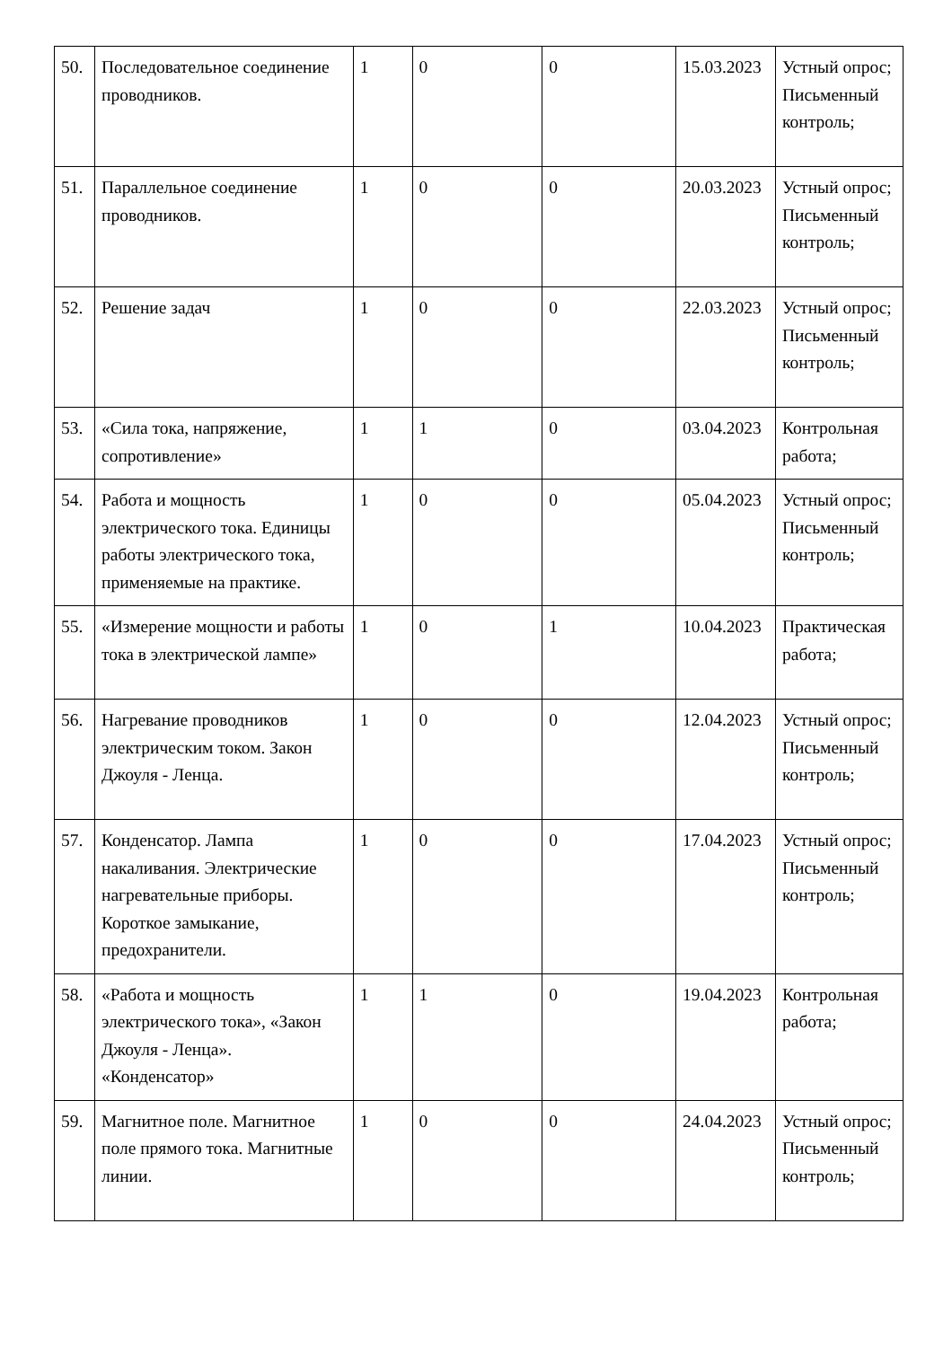| 50. | Последовательное соединение проводников. | 1 | 0 | 0 | 15.03.2023 | Устный опрос; Письменный контроль; |
| 51. | Параллельное соединение проводников. | 1 | 0 | 0 | 20.03.2023 | Устный опрос; Письменный контроль; |
| 52. | Решение задач | 1 | 0 | 0 | 22.03.2023 | Устный опрос; Письменный контроль; |
| 53. | «Сила тока, напряжение, сопротивление» | 1 | 1 | 0 | 03.04.2023 | Контрольная работа; |
| 54. | Работа и мощность электрического тока. Единицы работы электрического тока, применяемые на практике. | 1 | 0 | 0 | 05.04.2023 | Устный опрос; Письменный контроль; |
| 55. | «Измерение мощности и работы тока в электрической лампе» | 1 | 0 | 1 | 10.04.2023 | Практическая работа; |
| 56. | Нагревание проводников электрическим током. Закон Джоуля - Ленца. | 1 | 0 | 0 | 12.04.2023 | Устный опрос; Письменный контроль; |
| 57. | Конденсатор. Лампа накаливания. Электрические нагревательные приборы. Короткое замыкание, предохранители. | 1 | 0 | 0 | 17.04.2023 | Устный опрос; Письменный контроль; |
| 58. | «Работа и мощность электрического тока», «Закон Джоуля - Ленца». «Конденсатор» | 1 | 1 | 0 | 19.04.2023 | Контрольная работа; |
| 59. | Магнитное поле. Магнитное поле прямого тока. Магнитные линии. | 1 | 0 | 0 | 24.04.2023 | Устный опрос; Письменный контроль; |